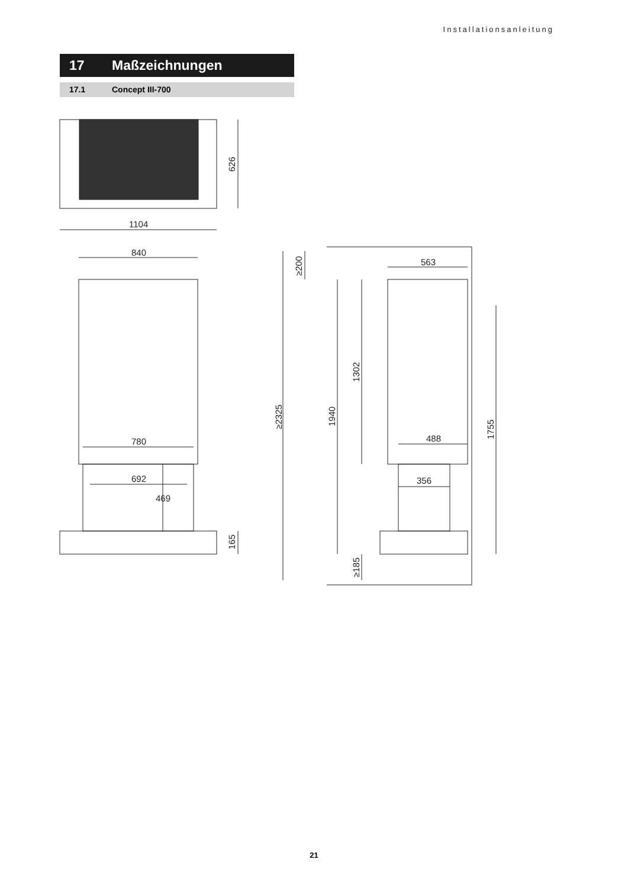Installationsanleitung
17 Maßzeichnungen
17.1 Concept III-700
1104
840
780
692
469
563
488
356
626
165
≥200
≥2325
1940
1302
1755
≥185
21